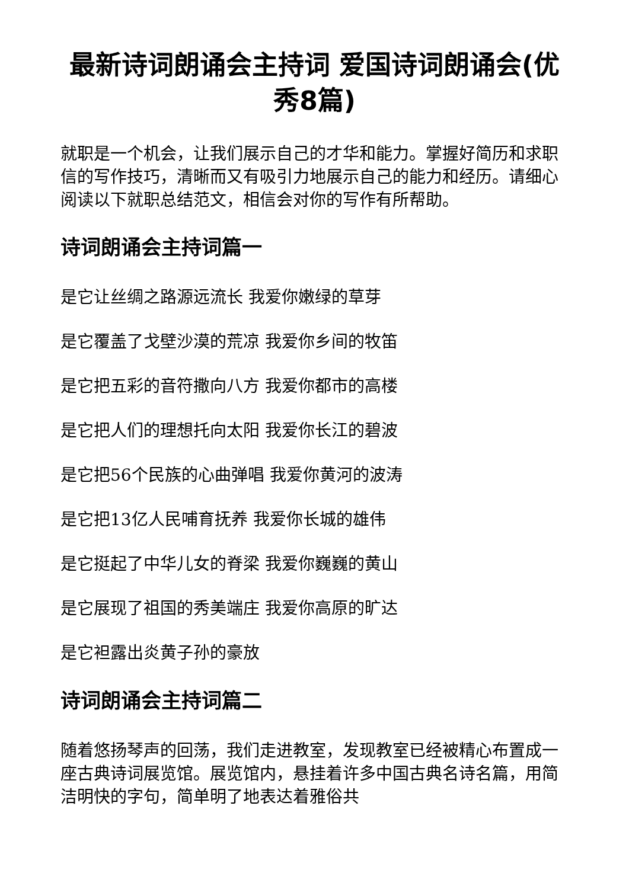最新诗词朗诵会主持词 爱国诗词朗诵会(优秀8篇)
就职是一个机会，让我们展示自己的才华和能力。掌握好简历和求职信的写作技巧，清晰而又有吸引力地展示自己的能力和经历。请细心阅读以下就职总结范文，相信会对你的写作有所帮助。
诗词朗诵会主持词篇一
是它让丝绸之路源远流长 我爱你嫩绿的草芽
是它覆盖了戈壁沙漠的荒凉 我爱你乡间的牧笛
是它把五彩的音符撒向八方 我爱你都市的高楼
是它把人们的理想托向太阳 我爱你长江的碧波
是它把56个民族的心曲弹唱 我爱你黄河的波涛
是它把13亿人民哺育抚养 我爱你长城的雄伟
是它挺起了中华儿女的脊梁 我爱你巍巍的黄山
是它展现了祖国的秀美端庄 我爱你高原的旷达
是它袒露出炎黄子孙的豪放
诗词朗诵会主持词篇二
随着悠扬琴声的回荡，我们走进教室，发现教室已经被精心布置成一座古典诗词展览馆。展览馆内，悬挂着许多中国古典名诗名篇，用简洁明快的字句，简单明了地表达着雅俗共